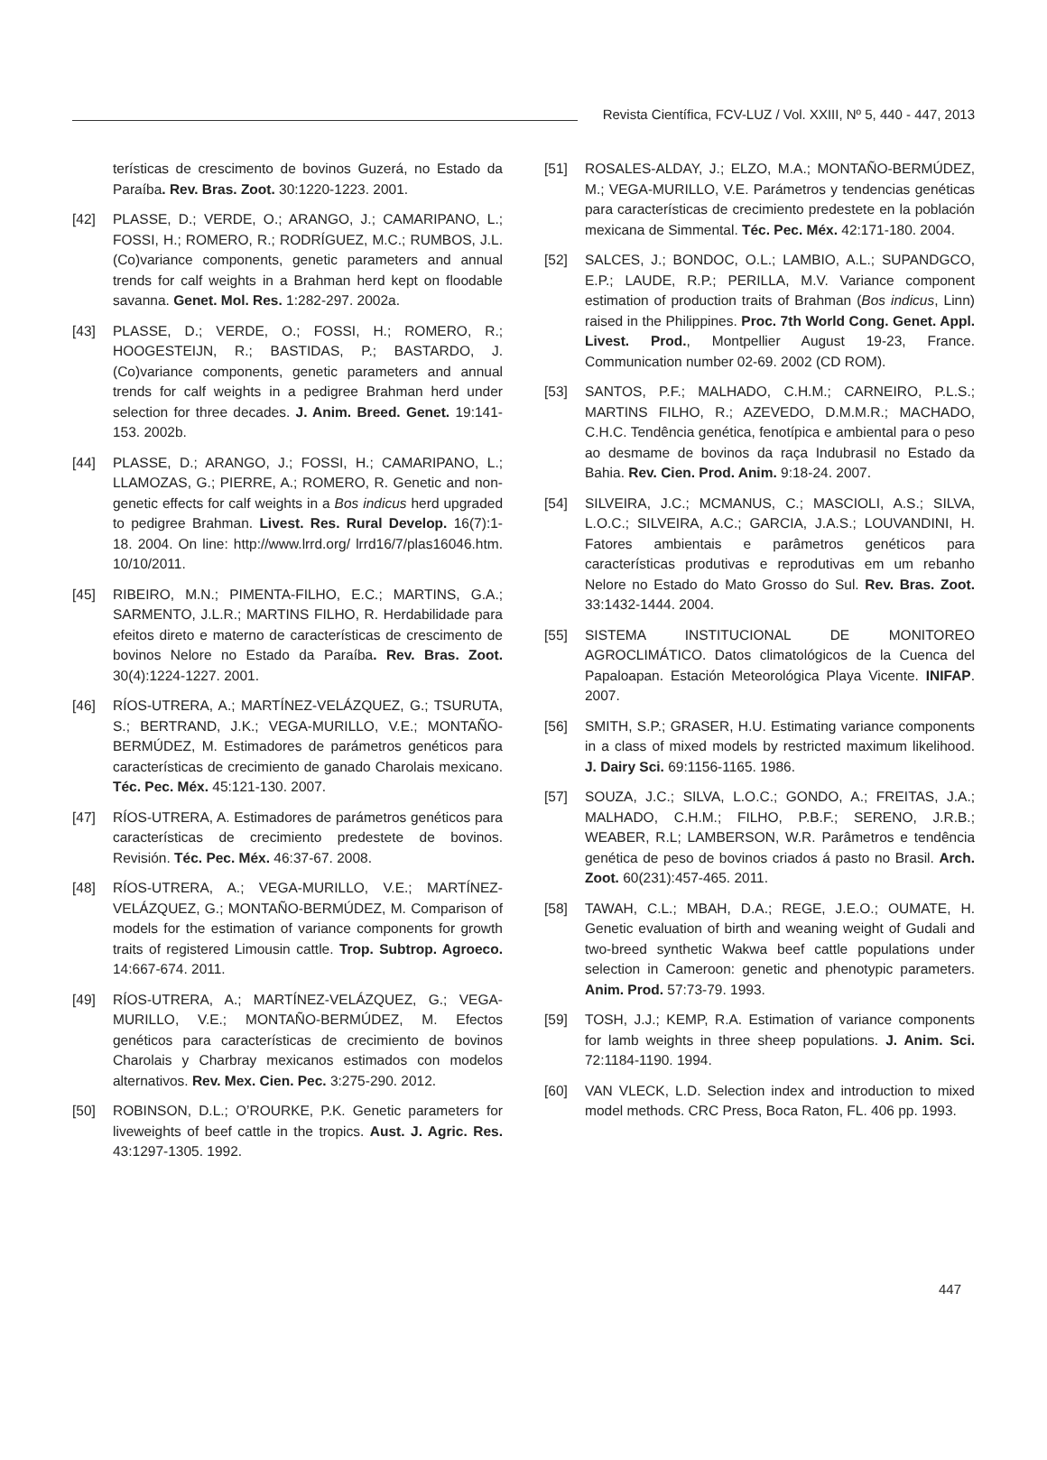Revista Científica, FCV-LUZ / Vol. XXIII, Nº 5, 440 - 447, 2013
terísticas de crescimento de bovinos Guzerá, no Estado da Paraíba. Rev. Bras. Zoot. 30:1220-1223. 2001.
[42] PLASSE, D.; VERDE, O.; ARANGO, J.; CAMARIPANO, L.; FOSSI, H.; ROMERO, R.; RODRÍGUEZ, M.C.; RUMBOS, J.L. (Co)variance components, genetic parameters and annual trends for calf weights in a Brahman herd kept on floodable savanna. Genet. Mol. Res. 1:282-297. 2002a.
[43] PLASSE, D.; VERDE, O.; FOSSI, H.; ROMERO, R.; HOOGESTEIJN, R.; BASTIDAS, P.; BASTARDO, J. (Co)variance components, genetic parameters and annual trends for calf weights in a pedigree Brahman herd under selection for three decades. J. Anim. Breed. Genet. 19:141-153. 2002b.
[44] PLASSE, D.; ARANGO, J.; FOSSI, H.; CAMARIPANO, L.; LLAMOZAS, G.; PIERRE, A.; ROMERO, R. Genetic and non-genetic effects for calf weights in a Bos indicus herd upgraded to pedigree Brahman. Livest. Res. Rural Develop. 16(7):1-18. 2004. On line: http://www.lrrd.org/ lrrd16/7/plas16046.htm. 10/10/2011.
[45] RIBEIRO, M.N.; PIMENTA-FILHO, E.C.; MARTINS, G.A.; SARMENTO, J.L.R.; MARTINS FILHO, R. Herdabilidade para efeitos direto e materno de características de crescimento de bovinos Nelore no Estado da Paraíba. Rev. Bras. Zoot. 30(4):1224-1227. 2001.
[46] RÍOS-UTRERA, A.; MARTÍNEZ-VELÁZQUEZ, G.; TSURUTA, S.; BERTRAND, J.K.; VEGA-MURILLO, V.E.; MONTAÑO-BERMÚDEZ, M. Estimadores de parámetros genéticos para características de crecimiento de ganado Charolais mexicano. Téc. Pec. Méx. 45:121-130. 2007.
[47] RÍOS-UTRERA, A. Estimadores de parámetros genéticos para características de crecimiento predestete de bovinos. Revisión. Téc. Pec. Méx. 46:37-67. 2008.
[48] RÍOS-UTRERA, A.; VEGA-MURILLO, V.E.; MARTÍNEZ-VELÁZQUEZ, G.; MONTAÑO-BERMÚDEZ, M. Comparison of models for the estimation of variance components for growth traits of registered Limousin cattle. Trop. Subtrop. Agroeco. 14:667-674. 2011.
[49] RÍOS-UTRERA, A.; MARTÍNEZ-VELÁZQUEZ, G.; VEGA-MURILLO, V.E.; MONTAÑO-BERMÚDEZ, M. Efectos genéticos para características de crecimiento de bovinos Charolais y Charbray mexicanos estimados con modelos alternativos. Rev. Mex. Cien. Pec. 3:275-290. 2012.
[50] ROBINSON, D.L.; O’ROURKE, P.K. Genetic parameters for liveweights of beef cattle in the tropics. Aust. J. Agric. Res. 43:1297-1305. 1992.
[51] ROSALES-ALDAY, J.; ELZO, M.A.; MONTAÑO-BERMÚDEZ, M.; VEGA-MURILLO, V.E. Parámetros y tendencias genéticas para características de crecimiento predestete en la población mexicana de Simmental. Téc. Pec. Méx. 42:171-180. 2004.
[52] SALCES, J.; BONDOC, O.L.; LAMBIO, A.L.; SUPANDGCO, E.P.; LAUDE, R.P.; PERILLA, M.V. Variance component estimation of production traits of Brahman (Bos indicus, Linn) raised in the Philippines. Proc. 7th World Cong. Genet. Appl. Livest. Prod., Montpellier August 19-23, France. Communication number 02-69. 2002 (CD ROM).
[53] SANTOS, P.F.; MALHADO, C.H.M.; CARNEIRO, P.L.S.; MARTINS FILHO, R.; AZEVEDO, D.M.M.R.; MACHADO, C.H.C. Tendência genética, fenotípica e ambiental para o peso ao desmame de bovinos da raça Indubrasil no Estado da Bahia. Rev. Cien. Prod. Anim. 9:18-24. 2007.
[54] SILVEIRA, J.C.; MCMANUS, C.; MASCIOLI, A.S.; SILVA, L.O.C.; SILVEIRA, A.C.; GARCIA, J.A.S.; LOUVANDINI, H. Fatores ambientais e parâmetros genéticos para características produtivas e reprodutivas em um rebanho Nelore no Estado do Mato Grosso do Sul. Rev. Bras. Zoot. 33:1432-1444. 2004.
[55] SISTEMA INSTITUCIONAL DE MONITOREO AGROCLIMÁTICO. Datos climatológicos de la Cuenca del Papaloapan. Estación Meteorológica Playa Vicente. INIFAP. 2007.
[56] SMITH, S.P.; GRASER, H.U. Estimating variance components in a class of mixed models by restricted maximum likelihood. J. Dairy Sci. 69:1156-1165. 1986.
[57] SOUZA, J.C.; SILVA, L.O.C.; GONDO, A.; FREITAS, J.A.; MALHADO, C.H.M.; FILHO, P.B.F.; SERENO, J.R.B.; WEABER, R.L; LAMBERSON, W.R. Parâmetros e tendência genética de peso de bovinos criados á pasto no Brasil. Arch. Zoot. 60(231):457-465. 2011.
[58] TAWAH, C.L.; MBAH, D.A.; REGE, J.E.O.; OUMATE, H. Genetic evaluation of birth and weaning weight of Gudali and two-breed synthetic Wakwa beef cattle populations under selection in Cameroon: genetic and phenotypic parameters. Anim. Prod. 57:73-79. 1993.
[59] TOSH, J.J.; KEMP, R.A. Estimation of variance components for lamb weights in three sheep populations. J. Anim. Sci. 72:1184-1190. 1994.
[60] VAN VLECK, L.D. Selection index and introduction to mixed model methods. CRC Press, Boca Raton, FL. 406 pp. 1993.
447